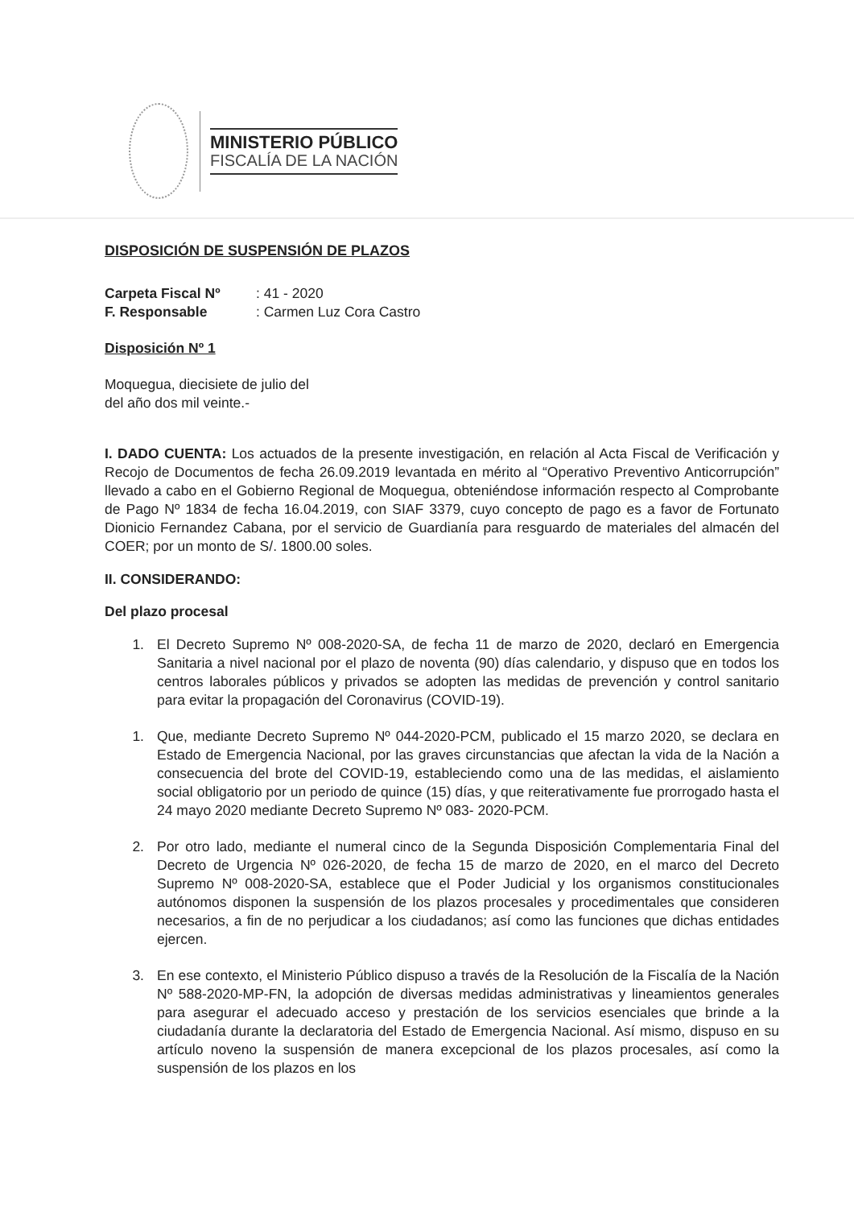MINISTERIO PÚBLICO
FISCALÍA DE LA NACIÓN
DISPOSICIÓN DE SUSPENSIÓN DE PLAZOS
Carpeta Fiscal Nº: 41 - 2020 F. Responsable: Carmen Luz Cora Castro
Disposición Nº 1
Moquegua, diecisiete de julio del
del año dos mil veinte.-
I. DADO CUENTA: Los actuados de la presente investigación, en relación al Acta Fiscal de Verificación y Recojo de Documentos de fecha 26.09.2019 levantada en mérito al “Operativo Preventivo Anticorrupción” llevado a cabo en el Gobierno Regional de Moquegua, obteniéndose información respecto al Comprobante de Pago Nº 1834 de fecha 16.04.2019, con SIAF 3379, cuyo concepto de pago es a favor de Fortunato Dionicio Fernandez Cabana, por el servicio de Guardianía para resguardo de materiales del almacén del COER; por un monto de S/. 1800.00 soles.
II. CONSIDERANDO:
Del plazo procesal
1. El Decreto Supremo Nº 008-2020-SA, de fecha 11 de marzo de 2020, declaró en Emergencia Sanitaria a nivel nacional por el plazo de noventa (90) días calendario, y dispuso que en todos los centros laborales públicos y privados se adopten las medidas de prevención y control sanitario para evitar la propagación del Coronavirus (COVID-19).
1. Que, mediante Decreto Supremo Nº 044-2020-PCM, publicado el 15 marzo 2020, se declara en Estado de Emergencia Nacional, por las graves circunstancias que afectan la vida de la Nación a consecuencia del brote del COVID-19, estableciendo como una de las medidas, el aislamiento social obligatorio por un periodo de quince (15) días, y que reiterativamente fue prorrogado hasta el 24 mayo 2020 mediante Decreto Supremo Nº 083- 2020-PCM.
2. Por otro lado, mediante el numeral cinco de la Segunda Disposición Complementaria Final del Decreto de Urgencia Nº 026-2020, de fecha 15 de marzo de 2020, en el marco del Decreto Supremo Nº 008-2020-SA, establece que el Poder Judicial y los organismos constitucionales autónomos disponen la suspensión de los plazos procesales y procedimentales que consideren necesarios, a fin de no perjudicar a los ciudadanos; así como las funciones que dichas entidades ejercen.
3. En ese contexto, el Ministerio Público dispuso a través de la Resolución de la Fiscalía de la Nación Nº 588-2020-MP-FN, la adopción de diversas medidas administrativas y lineamientos generales para asegurar el adecuado acceso y prestación de los servicios esenciales que brinde a la ciudadanía durante la declaratoria del Estado de Emergencia Nacional. Así mismo, dispuso en su artículo noveno la suspensión de manera excepcional de los plazos procesales, así como la suspensión de los plazos en los